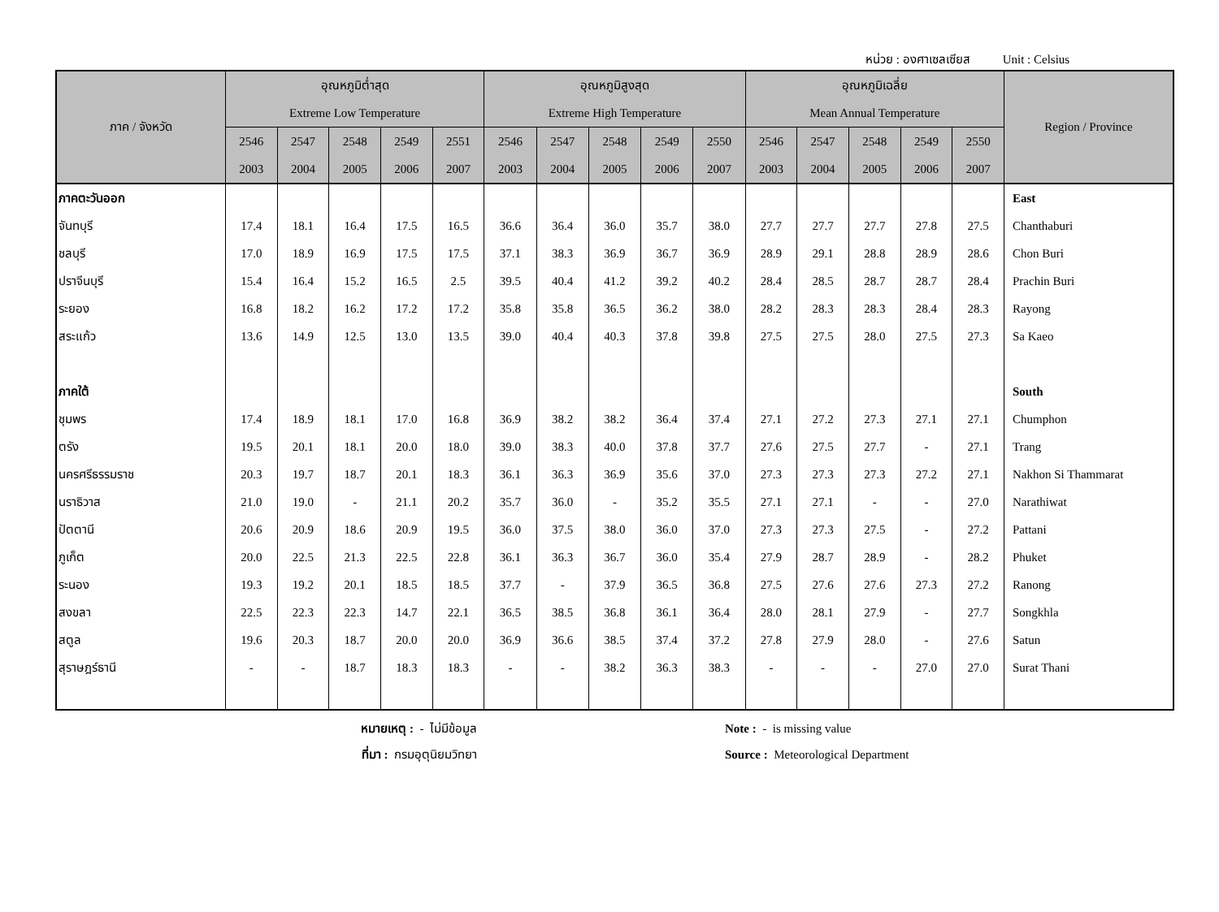หน่วย : องศาเซลเซียส Unit : Celsius
| ภาค / จังหวัด | อุณหภูมิต่ำสุด | | | | | อุณหภูมิสูงสุด | | | | | อุณหภูมิเฉลี่ย | | | | | Region / Province |
| --- | --- | --- | --- | --- | --- | --- | --- | --- | --- | --- | --- | --- | --- | --- | --- | --- |
| | Extreme Low Temperature | | | | | Extreme High Temperature | | | | | Mean Annual Temperature | | | | | |
| | 2546 | 2547 | 2548 | 2549 | 2551 | 2546 | 2547 | 2548 | 2549 | 2550 | 2546 | 2547 | 2548 | 2549 | 2550 | |
| | 2003 | 2004 | 2005 | 2006 | 2007 | 2003 | 2004 | 2005 | 2006 | 2007 | 2003 | 2004 | 2005 | 2006 | 2007 | |
| ภาคตะวันออก | | | | | | | | | | | | | | | | East |
| จันทบุรี | 17.4 | 18.1 | 16.4 | 17.5 | 16.5 | 36.6 | 36.4 | 36.0 | 35.7 | 38.0 | 27.7 | 27.7 | 27.7 | 27.8 | 27.5 | Chanthaburi |
| ชลบุรี | 17.0 | 18.9 | 16.9 | 17.5 | 17.5 | 37.1 | 38.3 | 36.9 | 36.7 | 36.9 | 28.9 | 29.1 | 28.8 | 28.9 | 28.6 | Chon Buri |
| ปราจีนบุรี | 15.4 | 16.4 | 15.2 | 16.5 | 2.5 | 39.5 | 40.4 | 41.2 | 39.2 | 40.2 | 28.4 | 28.5 | 28.7 | 28.7 | 28.4 | Prachin Buri |
| ระยอง | 16.8 | 18.2 | 16.2 | 17.2 | 17.2 | 35.8 | 35.8 | 36.5 | 36.2 | 38.0 | 28.2 | 28.3 | 28.3 | 28.4 | 28.3 | Rayong |
| สระแก้ว | 13.6 | 14.9 | 12.5 | 13.0 | 13.5 | 39.0 | 40.4 | 40.3 | 37.8 | 39.8 | 27.5 | 27.5 | 28.0 | 27.5 | 27.3 | Sa Kaeo |
| ภาคใต้ | | | | | | | | | | | | | | | | South |
| ชุมพร | 17.4 | 18.9 | 18.1 | 17.0 | 16.8 | 36.9 | 38.2 | 38.2 | 36.4 | 37.4 | 27.1 | 27.2 | 27.3 | 27.1 | 27.1 | Chumphon |
| ตรัง | 19.5 | 20.1 | 18.1 | 20.0 | 18.0 | 39.0 | 38.3 | 40.0 | 37.8 | 37.7 | 27.6 | 27.5 | 27.7 | - | 27.1 | Trang |
| นครศรีธรรมราช | 20.3 | 19.7 | 18.7 | 20.1 | 18.3 | 36.1 | 36.3 | 36.9 | 35.6 | 37.0 | 27.3 | 27.3 | 27.3 | 27.2 | 27.1 | Nakhon Si Thammarat |
| นราธิวาส | 21.0 | 19.0 | - | 21.1 | 20.2 | 35.7 | 36.0 | - | 35.2 | 35.5 | 27.1 | 27.1 | - | - | 27.0 | Narathiwat |
| ปัตตานี | 20.6 | 20.9 | 18.6 | 20.9 | 19.5 | 36.0 | 37.5 | 38.0 | 36.0 | 37.0 | 27.3 | 27.3 | 27.5 | - | 27.2 | Pattani |
| ภูเก็ต | 20.0 | 22.5 | 21.3 | 22.5 | 22.8 | 36.1 | 36.3 | 36.7 | 36.0 | 35.4 | 27.9 | 28.7 | 28.9 | - | 28.2 | Phuket |
| ระนอง | 19.3 | 19.2 | 20.1 | 18.5 | 18.5 | 37.7 | - | 37.9 | 36.5 | 36.8 | 27.5 | 27.6 | 27.6 | 27.3 | 27.2 | Ranong |
| สงขลา | 22.5 | 22.3 | 22.3 | 14.7 | 22.1 | 36.5 | 38.5 | 36.8 | 36.1 | 36.4 | 28.0 | 28.1 | 27.9 | - | 27.7 | Songkhla |
| สตูล | 19.6 | 20.3 | 18.7 | 20.0 | 20.0 | 36.9 | 36.6 | 38.5 | 37.4 | 37.2 | 27.8 | 27.9 | 28.0 | - | 27.6 | Satun |
| สุราษฎร์ธานี | - | - | 18.7 | 18.3 | 18.3 | - | - | 38.2 | 36.3 | 38.3 | - | - | - | 27.0 | 27.0 | Surat Thani |
หมายเหตุ : - ไม่มีข้อมูล
ที่มา : กรมอุตุนิยมวิทยา
Note : - is missing value
Source : Meteorological Department